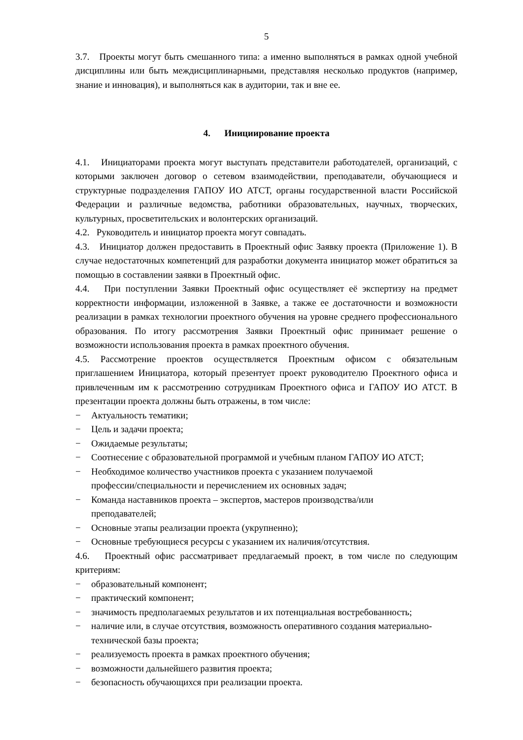5
3.7. Проекты могут быть смешанного типа: а именно выполняться в рамках одной учебной дисциплины или быть междисциплинарными, представляя несколько продуктов (например, знание и инновация), и выполняться как в аудитории, так и вне ее.
4. Инициирование проекта
4.1. Инициаторами проекта могут выступать представители работодателей, организаций, с которыми заключен договор о сетевом взаимодействии, преподаватели, обучающиеся и структурные подразделения ГАПОУ ИО АТСТ, органы государственной власти Российской Федерации и различные ведомства, работники образовательных, научных, творческих, культурных, просветительских и волонтерских организаций.
4.2. Руководитель и инициатор проекта могут совпадать.
4.3. Инициатор должен предоставить в Проектный офис Заявку проекта (Приложение 1). В случае недостаточных компетенций для разработки документа инициатор может обратиться за помощью в составлении заявки в Проектный офис.
4.4. При поступлении Заявки Проектный офис осуществляет её экспертизу на предмет корректности информации, изложенной в Заявке, а также ее достаточности и возможности реализации в рамках технологии проектного обучения на уровне среднего профессионального образования. По итогу рассмотрения Заявки Проектный офис принимает решение о возможности использования проекта в рамках проектного обучения.
4.5. Рассмотрение проектов осуществляется Проектным офисом с обязательным приглашением Инициатора, который презентует проект руководителю Проектного офиса и привлеченным им к рассмотрению сотрудникам Проектного офиса и ГАПОУ ИО АТСТ. В презентации проекта должны быть отражены, в том числе:
− Актуальность тематики;
− Цель и задачи проекта;
− Ожидаемые результаты;
− Соотнесение с образовательной программой и учебным планом ГАПОУ ИО АТСТ;
− Необходимое количество участников проекта с указанием получаемой
профессии/специальности и перечислением их основных задач;
− Команда наставников проекта – экспертов, мастеров производства/или
преподавателей;
− Основные этапы реализации проекта (укрупненно);
− Основные требующиеся ресурсы с указанием их наличия/отсутствия.
4.6. Проектный офис рассматривает предлагаемый проект, в том числе по следующим критериям:
− образовательный компонент;
− практический компонент;
− значимость предполагаемых результатов и их потенциальная востребованность;
− наличие или, в случае отсутствия, возможность оперативного создания материально-технической базы проекта;
− реализуемость проекта в рамках проектного обучения;
− возможности дальнейшего развития проекта;
− безопасность обучающихся при реализации проекта.